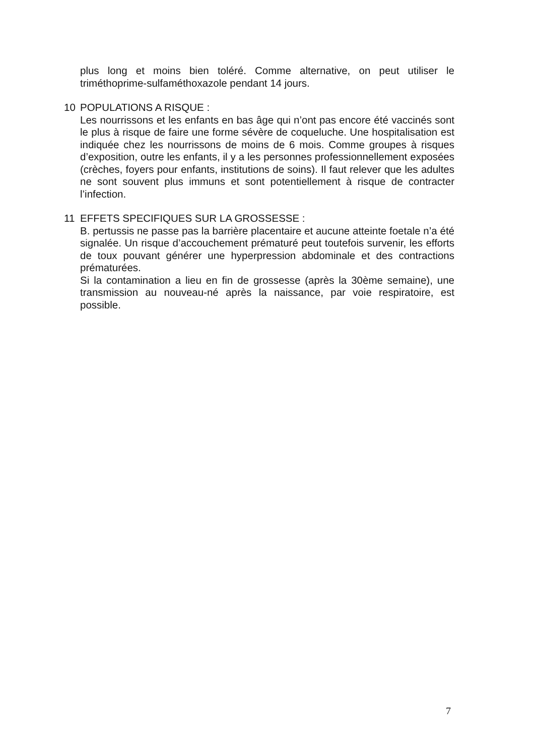plus long et moins bien toléré. Comme alternative, on peut utiliser le triméthoprime-sulfaméthoxazole pendant 14 jours.
10 POPULATIONS A RISQUE :
Les nourrissons et les enfants en bas âge qui n’ont pas encore été vaccinés sont le plus à risque de faire une forme sévère de coqueluche. Une hospitalisation est indiquée chez les nourrissons de moins de 6 mois. Comme groupes à risques d’exposition, outre les enfants, il y a les personnes professionnellement exposées (crèches, foyers pour enfants, institutions de soins). Il faut relever que les adultes ne sont souvent plus immuns et sont potentiellement à risque de contracter l’infection.
11 EFFETS SPECIFIQUES SUR LA GROSSESSE :
B. pertussis ne passe pas la barrière placentaire et aucune atteinte foetale n’a été signalée. Un risque d’accouchement prématuré peut toutefois survenir, les efforts de toux pouvant générer une hyperpression abdominale et des contractions prématurées.
Si la contamination a lieu en fin de grossesse (après la 30ème semaine), une transmission au nouveau-né après la naissance, par voie respiratoire, est possible.
7